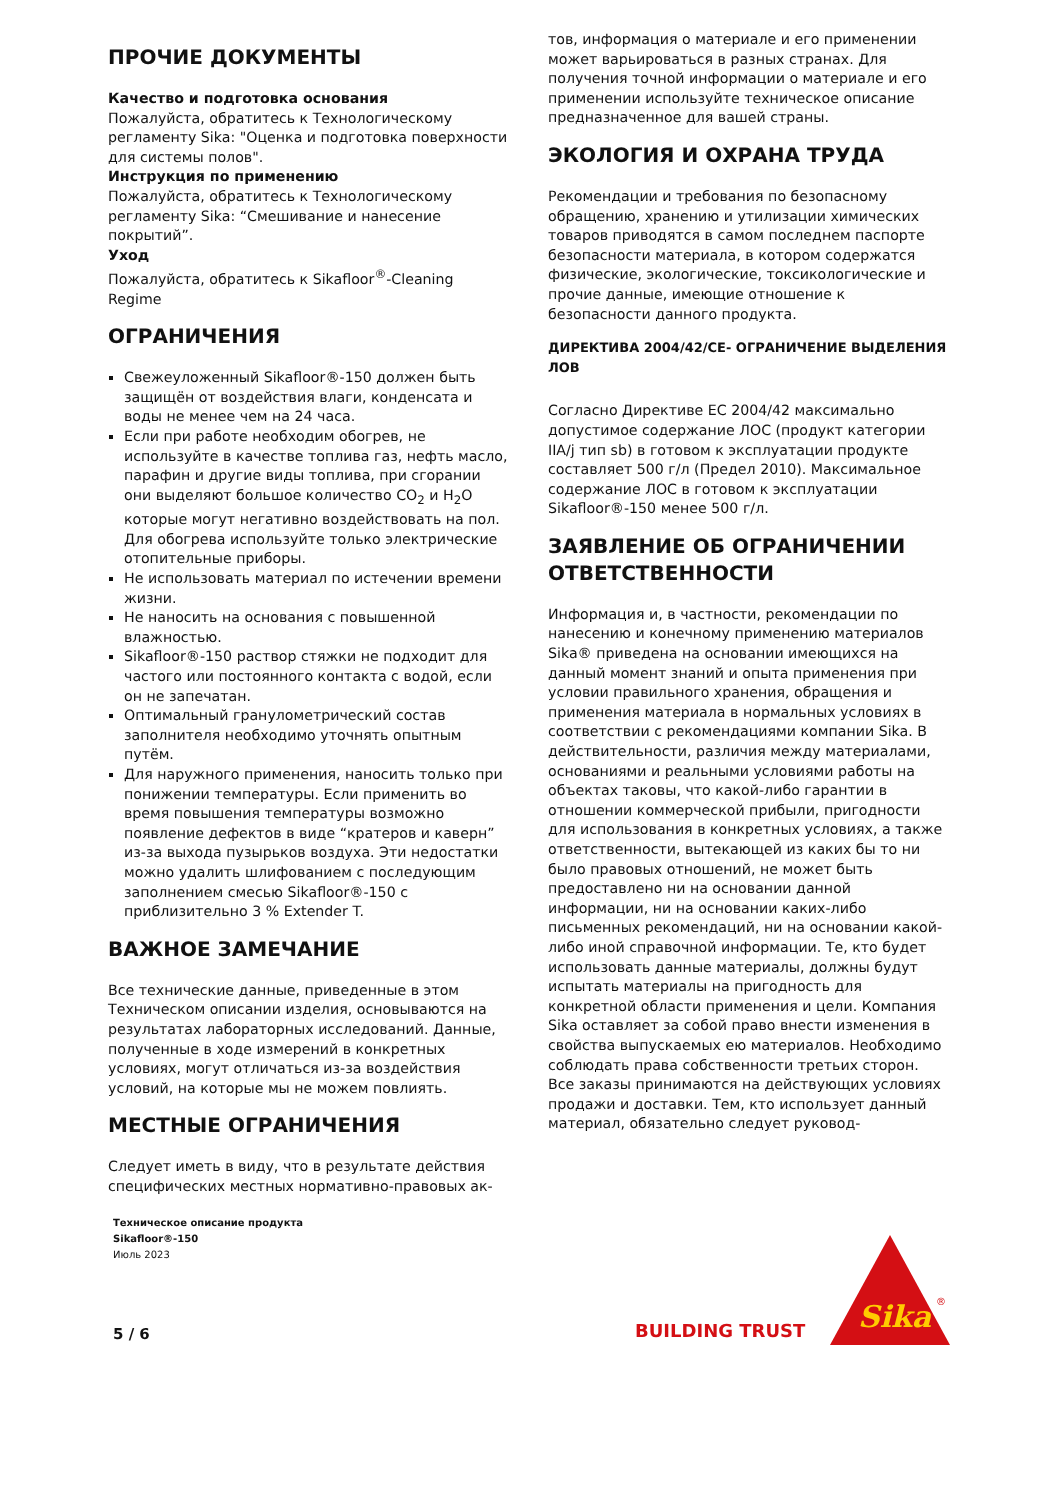ПРОЧИЕ ДОКУМЕНТЫ
Качество и подготовка основания
Пожалуйста, обратитесь к Технологическому регламенту Sika: "Оценка и подготовка поверхности для системы полов".
Инструкция по применению
Пожалуйста, обратитесь к Технологическому регламенту Sika: “Смешивание и нанесение покрытий”.
Уход
Пожалуйста, обратитесь к Sikafloor<sup>®</sup>-Cleaning Regime
ОГРАНИЧЕНИЯ
Свежеуложенный Sikafloor®-150 должен быть защищён от воздействия влаги, конденсата и воды не менее чем на 24 часа.
Если при работе необходим обогрев, не используйте в качестве топлива газ, нефть масло, парафин и другие виды топлива, при сгорании они выделяют большое количество CO<sub>2</sub> и H<sub>2</sub>O которые могут негативно воздействовать на пол. Для обогрева используйте только электрические отопительные приборы.
Не использовать материал по истечении времени жизни.
Не наносить на основания с повышенной влажностью.
Sikafloor®-150 раствор стяжки не подходит для частого или постоянного контакта с водой, если он не запечатан.
Оптимальный гранулометрический состав заполнителя необходимо уточнять опытным путём.
Для наружного применения, наносить только при понижении температуры. Если применить во время повышения температуры возможно появление дефектов в виде “кратеров и каверн” из-за выхода пузырьков воздуха. Эти недостатки можно удалить шлифованием с последующим заполнением смесью Sikafloor®-150 с приблизительно 3 % Extender T.
ВАЖНОЕ ЗАМЕЧАНИЕ
Все технические данные, приведенные в этом Техническом описании изделия, основываются на результатах лабораторных исследований. Данные, полученные в ходе измерений в конкретных условиях, могут отличаться из-за воздействия условий, на которые мы не можем повлиять.
МЕСТНЫЕ ОГРАНИЧЕНИЯ
Следует иметь в виду, что в результате действия специфических местных нормативно-правовых ак-
тов, информация о материале и его применении может варьироваться в разных странах. Для получения точной информации о материале и его применении используйте техническое описание предназначенное для вашей страны.
ЭКОЛОГИЯ И ОХРАНА ТРУДА
Рекомендации и требования по безопасному обращению, хранению и утилизации химических товаров приводятся в самом последнем паспорте безопасности материала, в котором содержатся физические, экологические, токсикологические и прочие данные, имеющие отношение к безопасности данного продукта.
ДИРЕКТИВА 2004/42/CE- ОГРАНИЧЕНИЕ ВЫДЕЛЕНИЯ ЛОВ
Согласно Директиве ЕС 2004/42 максимально допустимое содержание ЛОС (продукт категории IIA/j тип sb) в готовом к эксплуатации продукте составляет 500 г/л (Предел 2010). Максимальное содержание ЛОС в готовом к эксплуатации Sikafloor®-150 менее 500 г/л.
ЗАЯВЛЕНИЕ ОБ ОГРАНИЧЕНИИ ОТВЕТСТВЕННОСТИ
Информация и, в частности, рекомендации по нанесению и конечному применению материалов Sika® приведена на основании имеющихся на данный момент знаний и опыта применения при условии правильного хранения, обращения и применения материала в нормальных условиях в соответствии с рекомендациями компании Sika. В действительности, различия между материалами, основаниями и реальными условиями работы на объектах таковы, что какой-либо гарантии в отношении коммерческой прибыли, пригодности для использования в конкретных условиях, а также ответственности, вытекающей из каких бы то ни было правовых отношений, не может быть предоставлено ни на основании данной информации, ни на основании каких-либо письменных рекомендаций, ни на основании какой-либо иной справочной информации. Те, кто будет использовать данные материалы, должны будут испытать материалы на пригодность для конкретной области применения и цели. Компания Sika оставляет за собой право внести изменения в свойства выпускаемых ею материалов. Необходимо соблюдать права собственности третьих сторон. Все заказы принимаются на действующих условиях продажи и доставки. Тем, кто использует данный материал, обязательно следует руковод-
Техническое описание продукта
Sikafloor®-150
Июль 2023
5 / 6 BUILDING TRUST
Sika
®